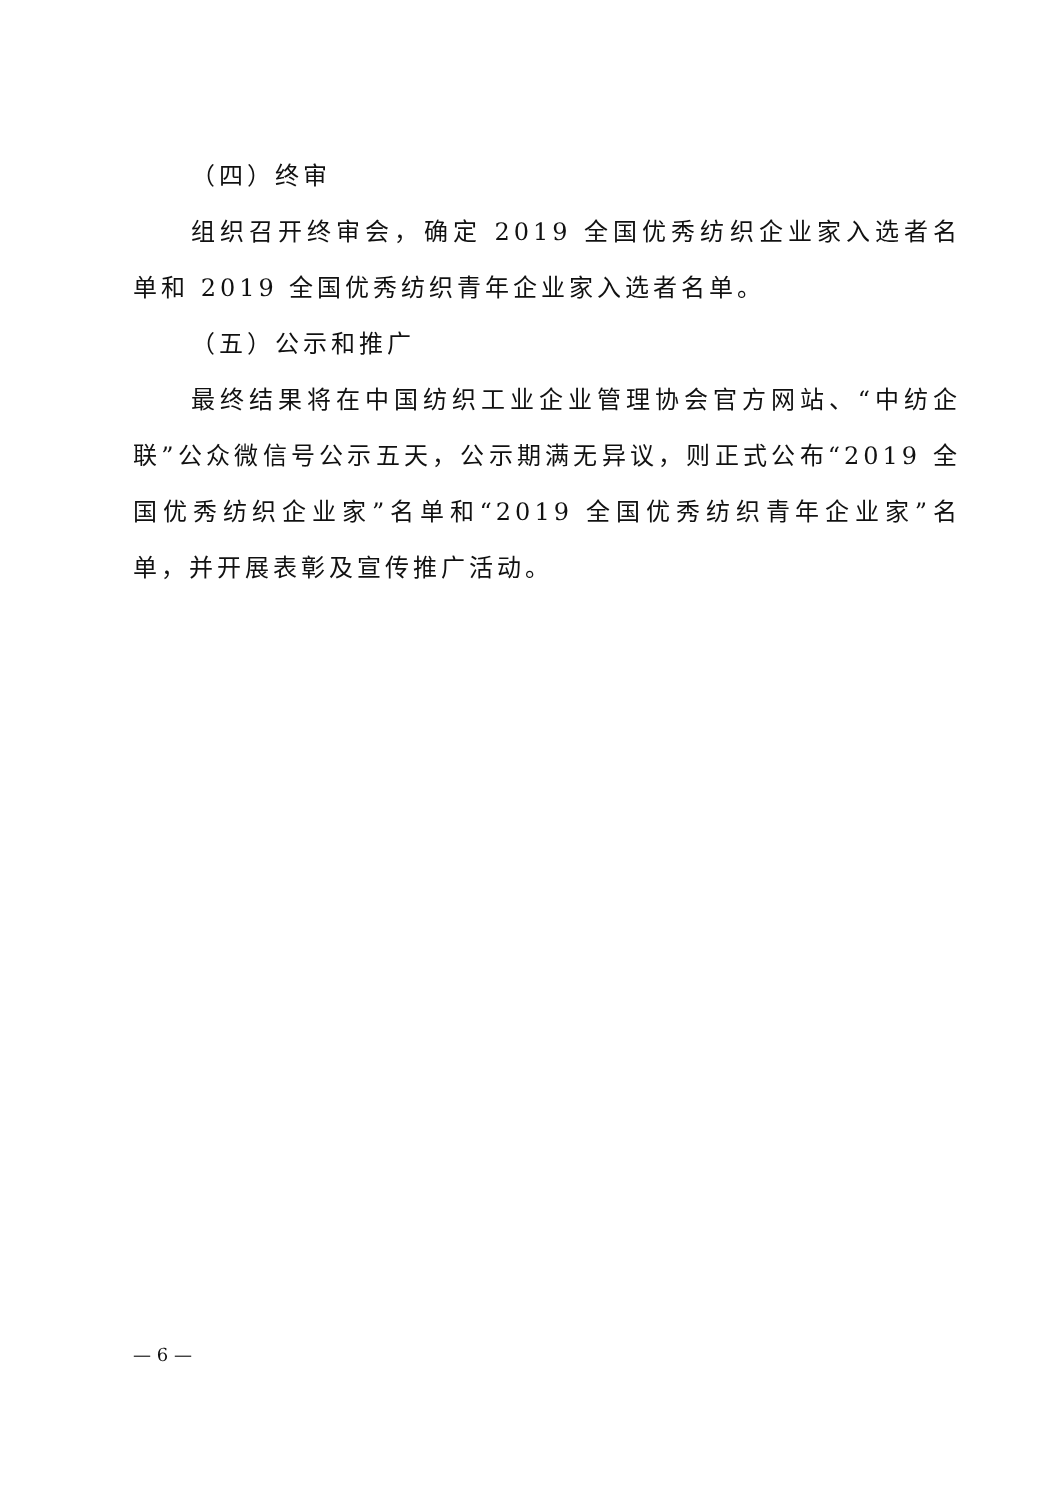（四）终审
组织召开终审会，确定 2019 全国优秀纺织企业家入选者名单和 2019 全国优秀纺织青年企业家入选者名单。
（五）公示和推广
最终结果将在中国纺织工业企业管理协会官方网站、“中纺企联”公众微信号公示五天，公示期满无异议，则正式公布“2019 全国优秀纺织企业家”名单和“2019 全国优秀纺织青年企业家”名单，并开展表彰及宣传推广活动。
— 6 —